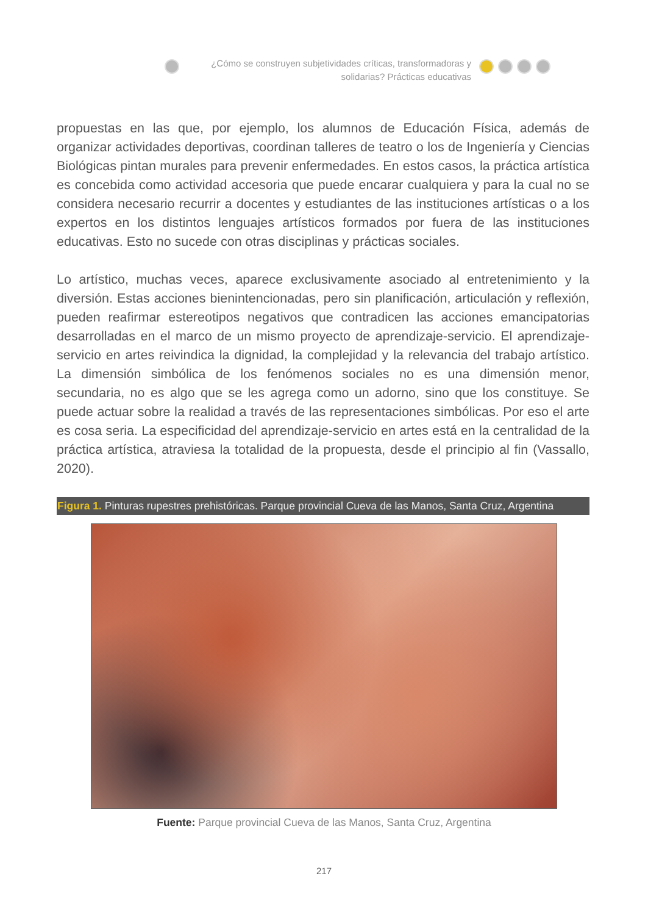¿Cómo se construyen subjetividades críticas, transformadoras y solidarias? Prácticas educativas
propuestas en las que, por ejemplo, los alumnos de Educación Física, además de organizar actividades deportivas, coordinan talleres de teatro o los de Ingeniería y Ciencias Biológicas pintan murales para prevenir enfermedades. En estos casos, la práctica artística es concebida como actividad accesoria que puede encarar cualquiera y para la cual no se considera necesario recurrir a docentes y estudiantes de las instituciones artísticas o a los expertos en los distintos lenguajes artísticos formados por fuera de las instituciones educativas. Esto no sucede con otras disciplinas y prácticas sociales.
Lo artístico, muchas veces, aparece exclusivamente asociado al entretenimiento y la diversión. Estas acciones bienintencionadas, pero sin planificación, articulación y reflexión, pueden reafirmar estereotipos negativos que contradicen las acciones emancipatorias desarrolladas en el marco de un mismo proyecto de aprendizaje-servicio. El aprendizaje-servicio en artes reivindica la dignidad, la complejidad y la relevancia del trabajo artístico. La dimensión simbólica de los fenómenos sociales no es una dimensión menor, secundaria, no es algo que se les agrega como un adorno, sino que los constituye. Se puede actuar sobre la realidad a través de las representaciones simbólicas. Por eso el arte es cosa seria. La especificidad del aprendizaje-servicio en artes está en la centralidad de la práctica artística, atraviesa la totalidad de la propuesta, desde el principio al fin (Vassallo, 2020).
Figura 1. Pinturas rupestres prehistóricas. Parque provincial Cueva de las Manos, Santa Cruz, Argentina
Fuente: Parque provincial Cueva de las Manos, Santa Cruz, Argentina
217